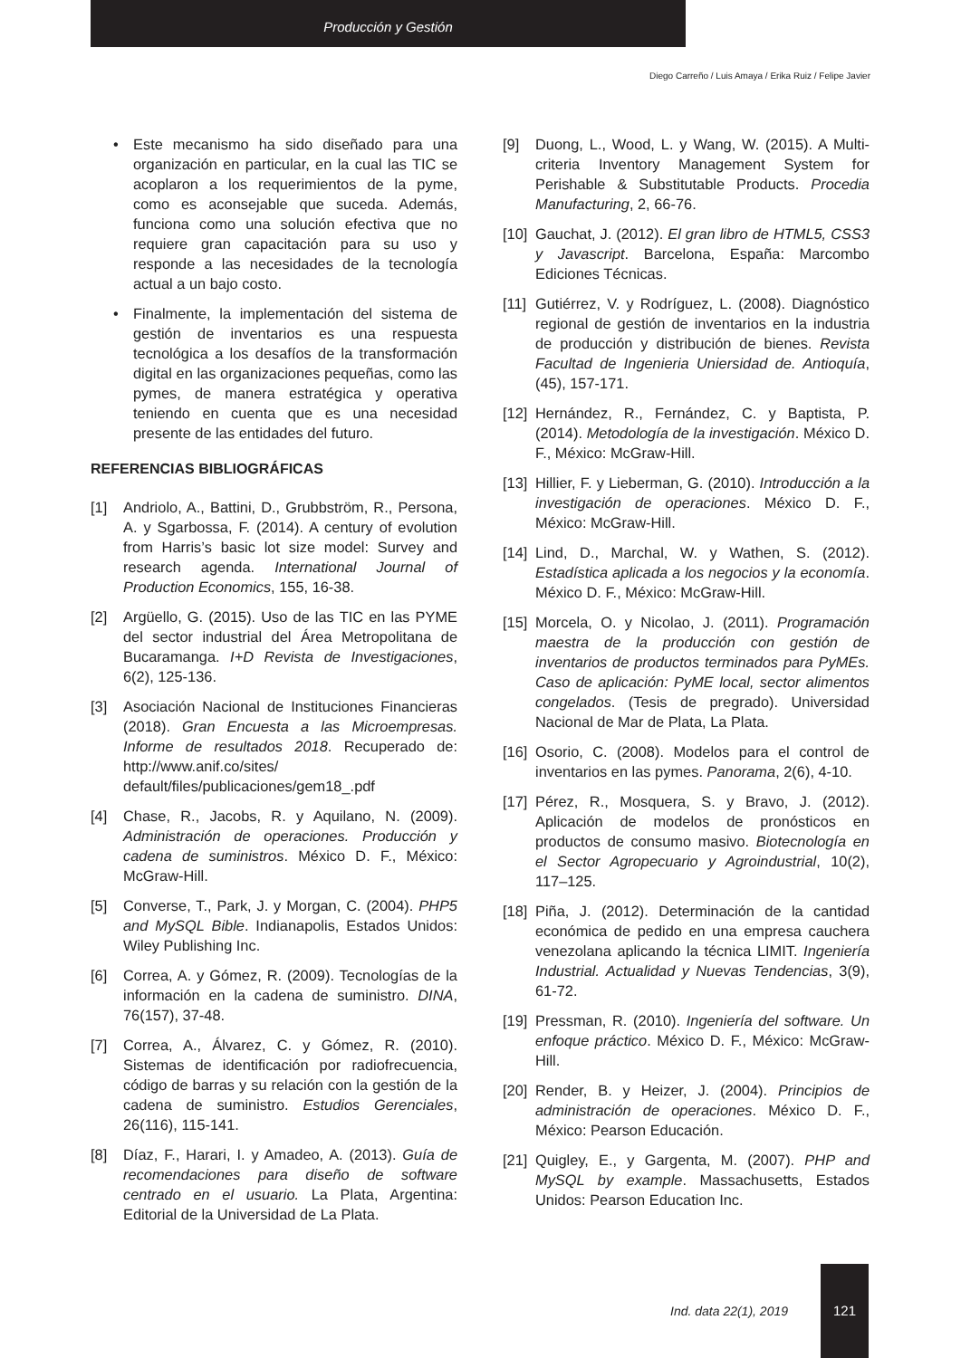Producción y Gestión
Diego Carreño / Luis Amaya / Erika Ruiz / Felipe Javier
• Este mecanismo ha sido diseñado para una organización en particular, en la cual las TIC se acoplaron a los requerimientos de la pyme, como es aconsejable que suceda. Además, funciona como una solución efectiva que no requiere gran capacitación para su uso y responde a las necesidades de la tecnología actual a un bajo costo.
• Finalmente, la implementación del sistema de gestión de inventarios es una respuesta tecnológica a los desafíos de la transformación digital en las organizaciones pequeñas, como las pymes, de manera estratégica y operativa teniendo en cuenta que es una necesidad presente de las entidades del futuro.
REFERENCIAS BIBLIOGRÁFICAS
[1] Andriolo, A., Battini, D., Grubbström, R., Persona, A. y Sgarbossa, F. (2014). A century of evolution from Harris’s basic lot size model: Survey and research agenda. International Journal of Production Economics, 155, 16-38.
[2] Argüello, G. (2015). Uso de las TIC en las PYME del sector industrial del Área Metropolitana de Bucaramanga. I+D Revista de Investigaciones, 6(2), 125-136.
[3] Asociación Nacional de Instituciones Financieras (2018). Gran Encuesta a las Microempresas. Informe de resultados 2018. Recuperado de: http://www.anif.co/sites/ default/files/publicaciones/gem18_.pdf
[4] Chase, R., Jacobs, R. y Aquilano, N. (2009). Administración de operaciones. Producción y cadena de suministros. México D. F., México: McGraw-Hill.
[5] Converse, T., Park, J. y Morgan, C. (2004). PHP5 and MySQL Bible. Indianapolis, Estados Unidos: Wiley Publishing Inc.
[6] Correa, A. y Gómez, R. (2009). Tecnologías de la información en la cadena de suministro. DINA, 76(157), 37-48.
[7] Correa, A., Álvarez, C. y Gómez, R. (2010). Sistemas de identificación por radiofrecuencia, código de barras y su relación con la gestión de la cadena de suministro. Estudios Gerenciales, 26(116), 115-141.
[8] Díaz, F., Harari, I. y Amadeo, A. (2013). Guía de recomendaciones para diseño de software centrado en el usuario. La Plata, Argentina: Editorial de la Universidad de La Plata.
[9] Duong, L., Wood, L. y Wang, W. (2015). A Multi-criteria Inventory Management System for Perishable & Substitutable Products. Procedia Manufacturing, 2, 66-76.
[10]
Gauchat, J. (2012). El gran libro de HTML5, CSS3 y Javascript. Barcelona, España: Marcombo Ediciones Técnicas.
[11]
Gutiérrez, V. y Rodríguez, L. (2008). Diagnóstico regional de gestión de inventarios en la industria de producción y distribución de bienes. Revista Facultad de Ingenieria Uniersidad de. Antioquía, (45), 157-171.
[12]
Hernández, R., Fernández, C. y Baptista, P. (2014). Metodología de la investigación. México D. F., México: McGraw-Hill.
[13]
Hillier, F. y Lieberman, G. (2010). Introducción a la investigación de operaciones. México D. F., México: McGraw-Hill.
[14]
Lind, D., Marchal, W. y Wathen, S. (2012). Estadística aplicada a los negocios y la economía. México D. F., México: McGraw-Hill.
[15]
Morcela, O. y Nicolao, J. (2011). Programación maestra de la producción con gestión de inventarios de productos terminados para PyMEs. Caso de aplicación: PyME local, sector alimentos congelados. (Tesis de pregrado). Universidad Nacional de Mar de Plata, La Plata.
[16]
Osorio, C. (2008). Modelos para el control de inventarios en las pymes. Panorama, 2(6), 4-10.
[17]
Pérez, R., Mosquera, S. y Bravo, J. (2012). Aplicación de modelos de pronósticos en productos de consumo masivo. Biotecnología en el Sector Agropecuario y Agroindustrial, 10(2), 117–125.
[18]
Piña, J. (2012). Determinación de la cantidad económica de pedido en una empresa cauchera venezolana aplicando la técnica LIMIT. Ingeniería Industrial. Actualidad y Nuevas Tendencias, 3(9), 61-72.
[19]
Pressman, R. (2010). Ingeniería del software. Un enfoque práctico. México D. F., México: McGraw-Hill.
[20]
Render, B. y Heizer, J. (2004). Principios de administración de operaciones. México D. F., México: Pearson Educación.
[21]
Quigley, E., y Gargenta, M. (2007). PHP and MySQL by example. Massachusetts, Estados Unidos: Pearson Education Inc.
Ind. data 22(1), 2019 121